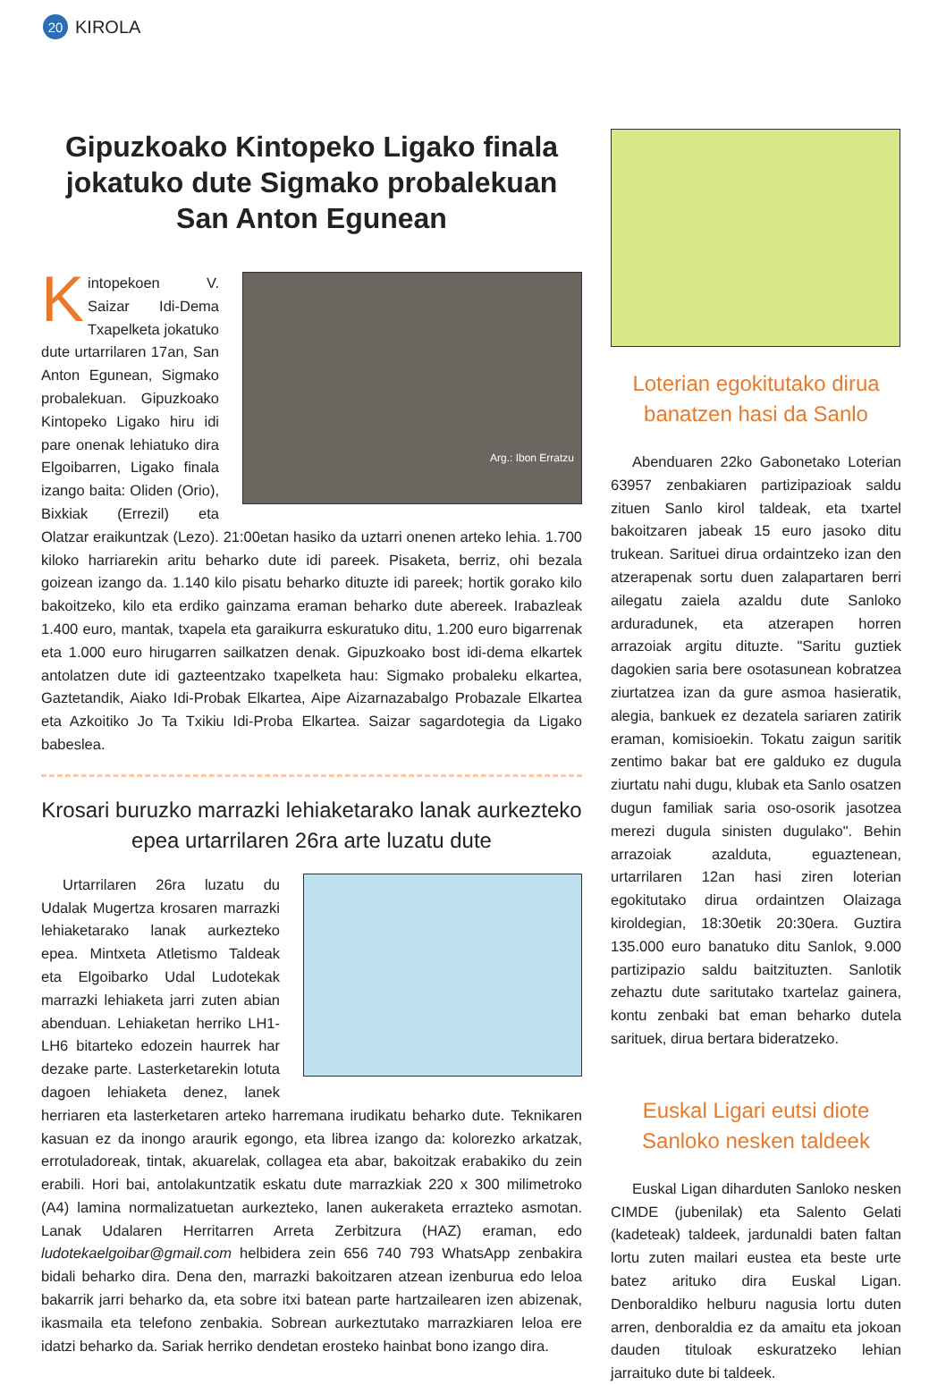20
KIROLA
Gipuzkoako Kintopeko Ligako finala jokatuko dute Sigmako probalekuan San Anton Egunean
Arg.: Ibon Erratzu
Kintopekoen V. Saizar Idi-Dema Txapelketa jokatuko dute urtarrilaren 17an, San Anton Egunean, Sigmako probalekuan. Gipuzkoako Kintopeko Ligako hiru idi pare onenak lehiatuko dira Elgoibarren, Ligako finala izango baita: Oliden (Orio), Bixkiak (Errezil) eta Olatzar eraikuntzak (Lezo). 21:00etan hasiko da uztarri onenen arteko lehia. 1.700 kiloko harriarekin aritu beharko dute idi pareek. Pisaketa, berriz, ohi bezala goizean izango da. 1.140 kilo pisatu beharko dituzte idi pareek; hortik gorako kilo bakoitzeko, kilo eta erdiko gainzama eraman beharko dute abereek. Irabazleak 1.400 euro, mantak, txapela eta garaikurra eskuratuko ditu, 1.200 euro bigarrenak eta 1.000 euro hirugarren sailkatzen denak. Gipuzkoako bost idi-dema elkartek antolatzen dute idi gazteentzako txapelketa hau: Sigmako probaleku elkartea, Gaztetandik, Aiako Idi-Probak Elkartea, Aipe Aizarnazabalgo Probazale Elkartea eta Azkoitiko Jo Ta Txikiu Idi-Proba Elkartea. Saizar sagardotegia da Ligako babeslea.
Krosari buruzko marrazki lehiaketarako lanak aurkezteko epea urtarrilaren 26ra arte luzatu dute
Urtarrilaren 26ra luzatu du Udalak Mugertza krosaren marrazki lehiaketarako lanak aurkezteko epea. Mintxeta Atletismo Taldeak eta Elgoibarko Udal Ludotekak marrazki lehiaketa jarri zuten abian abenduan. Lehiaketan herriko LH1-LH6 bitarteko edozein haurrek har dezake parte. Lasterketarekin lotuta dagoen lehiaketa denez, lanek herriaren eta lasterketaren arteko harremana irudikatu beharko dute. Teknikaren kasuan ez da inongo araurik egongo, eta librea izango da: kolorezko arkatzak, errotuladoreak, tintak, akuarelak, collagea eta abar, bakoitzak erabakiko du zein erabili. Hori bai, antolakuntzatik eskatu dute marrazkiak 220 x 300 milimetroko (A4) lamina normalizatuetan aurkezteko, lanen aukeraketa errazteko asmotan. Lanak Udalaren Herritarren Arreta Zerbitzura (HAZ) eraman, edo ludotekaelgoibar@gmail.com helbidera zein 656 740 793 WhatsApp zenbakira bidali beharko dira. Dena den, marrazki bakoitzaren atzean izenburua edo leloa bakarrik jarri beharko da, eta sobre itxi batean parte hartzailearen izen abizenak, ikasmaila eta telefono zenbakia. Sobrean aurkeztutako marrazkiaren leloa ere idatzi beharko da. Sariak herriko dendetan erosteko hainbat bono izango dira.
Loterian egokitutako dirua banatzen hasi da Sanlo
Abenduaren 22ko Gabonetako Loterian 63957 zenbakiaren partizipazioak saldu zituen Sanlo kirol taldeak, eta txartel bakoitzaren jabeak 15 euro jasoko ditu trukean. Sarituei dirua ordaintzeko izan den atzerapenak sortu duen zalapartaren berri ailegatu zaiela azaldu dute Sanloko arduradunek, eta atzerapen horren arrazoiak argitu dituzte. "Saritu guztiek dagokien saria bere osotasunean kobratzea ziurtatzea izan da gure asmoa hasieratik, alegia, bankuek ez dezatela sariaren zatirik eraman, komisioekin. Tokatu zaigun saritik zentimo bakar bat ere galduko ez dugula ziurtatu nahi dugu, klubak eta Sanlo osatzen dugun familiak saria oso-osorik jasotzea merezi dugula sinisten dugulako". Behin arrazoiak azalduta, eguaztenean, urtarrilaren 12an hasi ziren loterian egokitutako dirua ordaintzen Olaizaga kiroldegian, 18:30etik 20:30era. Guztira 135.000 euro banatuko ditu Sanlok, 9.000 partizipazio saldu baitzituzten. Sanlotik zehaztu dute saritutako txartelaz gainera, kontu zenbaki bat eman beharko dutela sarituek, dirua bertara bideratzeko.
Euskal Ligari eutsi diote Sanloko nesken taldeek
Euskal Ligan diharduten Sanloko nesken CIMDE (jubenilak) eta Salento Gelati (kadeteak) taldeek, jardunaldi baten faltan lortu zuten mailari eustea eta beste urte batez arituko dira Euskal Ligan. Denboraldiko helburu nagusia lortu duten arren, denboraldia ez da amaitu eta jokoan dauden tituloak eskuratzeko lehian jarraituko dute bi taldeek.